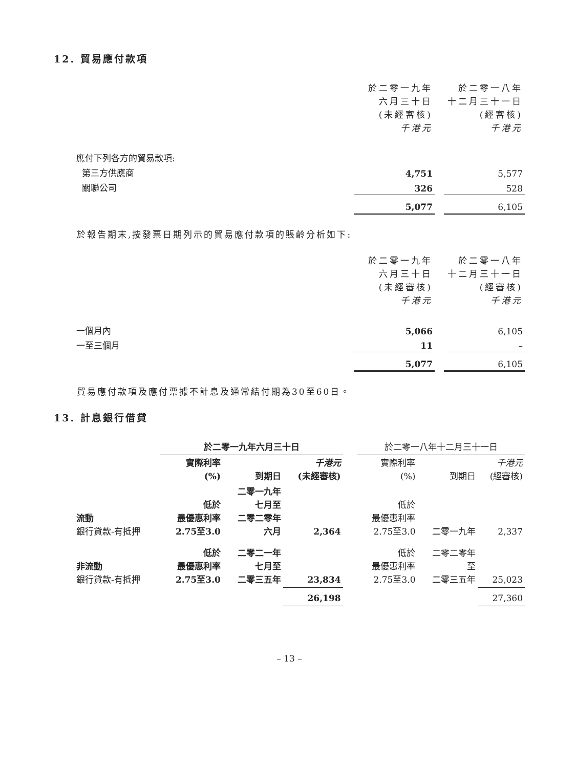12. 貿易應付款項
| | 於二零一九年 六月三十日 (未經審核) 千港元 | | 於二零一八年 十二月三十一日 (經審核) 千港元 |
| 應付下列各方的貿易款項: | | | |
| 第三方供應商 | 4,751 | | 5,577 |
| 關聯公司 | 326 | | 528 |
| | 5,077 | | 6,105 |
於報告期末,按發票日期列示的貿易應付款項的賬齡分析如下:
| | 於二零一九年 六月三十日 (未經審核) 千港元 | | 於二零一八年 十二月三十一日 (經審核) 千港元 |
| 一個月內 | 5,066 | | 6,105 |
| 一至三個月 | 11 | | – |
| | 5,077 | | 6,105 |
貿易應付款項及應付票據不計息及通常結付期為30至60日。
13. 計息銀行借貸
| | 於二零一九年六月三十日 | | | | 於二零一八年十二月三十一日 | | |
| | 實際利率 (%) | 到期日 | 千港元 (未經審核) | | 實際利率 (%) | 到期日 | 千港元 (經審核) |
| 流動 銀行貸款-有抵押 | 低於 最優惠利率 2.75至3.0 | 二零一九年 七月至 二零二零年 六月 | 2,364 | | 低於 最優惠利率 2.75至3.0 | 二零一九年 | 2,337 |
| 非流動 銀行貸款-有抵押 | 低於 最優惠利率 2.75至3.0 | 二零二一年 七月至 二零三五年 | 23,834 | | 低於 最優惠利率 2.75至3.0 | 二零二零年 至 二零三五年 | 25,023 |
| | | | 26,198 | | | | 27,360 |
– 13 –